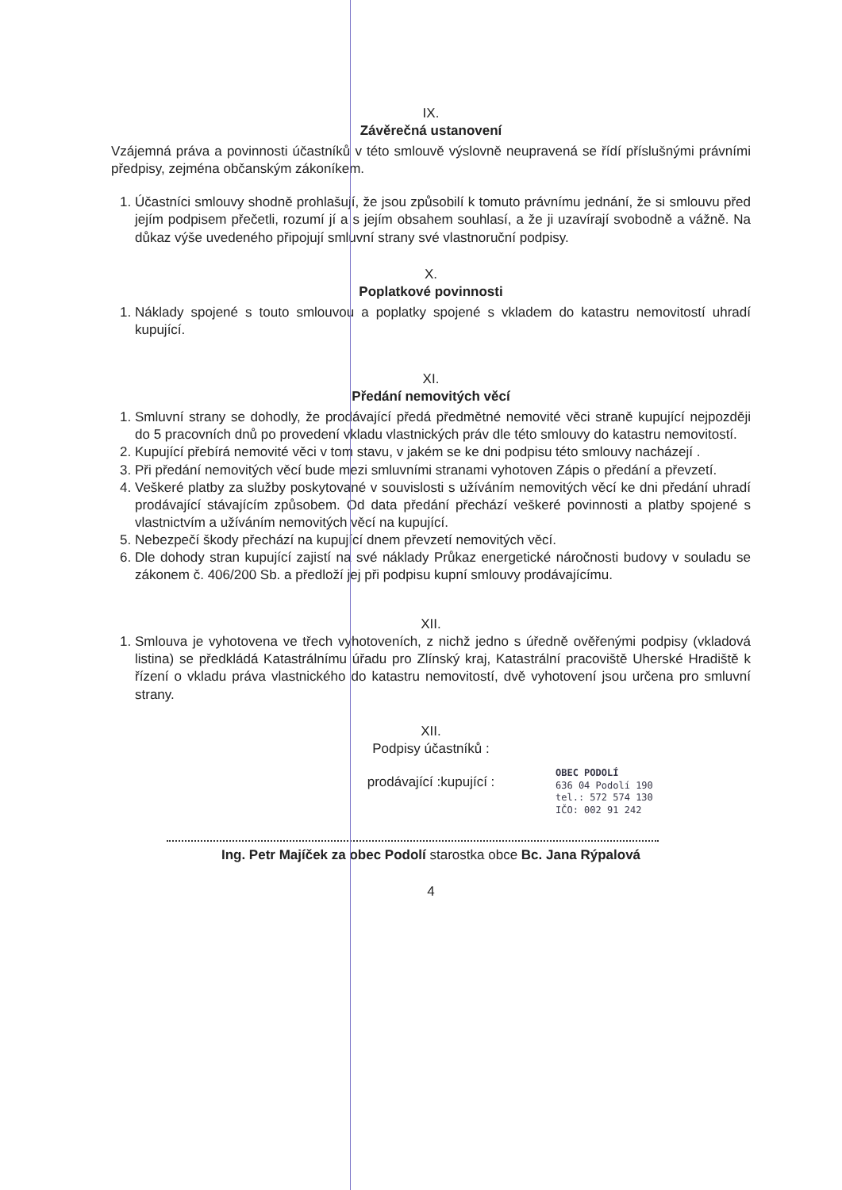IX.
Závěrečná ustanovení
Vzájemná práva a povinnosti účastníků v této smlouvě výslovně neupravená se řídí příslušnými právními předpisy, zejména občanským zákoníkem.
1. Účastníci smlouvy shodně prohlašují, že jsou způsobilí k tomuto právnímu jednání, že si smlouvu před jejím podpisem přečetli, rozumí jí a s jejím obsahem souhlasí, a že ji uzavírají svobodně a vážně. Na důkaz výše uvedeného připojují smluvní strany své vlastnoruční podpisy.
X.
Poplatkové povinnosti
1. Náklady spojené s touto smlouvou a poplatky spojené s vkladem do katastru nemovitostí uhradí kupující.
XI.
Předání nemovitých věcí
1. Smluvní strany se dohodly, že prodávající předá předmětné nemovité věci straně kupující nejpozději do 5 pracovních dnů po provedení vkladu vlastnických práv dle této smlouvy do katastru nemovitostí.
2. Kupující přebírá nemovité věci v tom stavu, v jakém se ke dni podpisu této smlouvy nacházejí .
3. Při předání nemovitých věcí bude mezi smluvními stranami vyhotoven Zápis o předání a převzetí.
4. Veškeré platby za služby poskytované v souvislosti s užíváním nemovitých věcí ke dni předání uhradí prodávající stávajícím způsobem. Od data předání přechází veškeré povinnosti a platby spojené s vlastnictvím a užíváním nemovitých věcí na kupující.
5. Nebezpečí škody přechází na kupující dnem převzetí nemovitých věcí.
6. Dle dohody stran kupující zajistí na své náklady Průkaz energetické náročnosti budovy v souladu se zákonem č. 406/200 Sb. a předloží jej při podpisu kupní smlouvy prodávajícímu.
XII.
1. Smlouva je vyhotovena ve třech vyhotoveních, z nichž jedno s úředně ověřenými podpisy (vkladová listina) se předkládá Katastrálnímu úřadu pro Zlínský kraj, Katastrální pracoviště Uherské Hradiště k řízení o vkladu práva vlastnického do katastru nemovitostí, dvě vyhotovení jsou určena pro smluvní strany.
XII.
Podpisy účastníků :
prodávající :kupující :
OBEC PODOLÍ
636 04 Podolí 190
tel.: 572 574 130
IČO: 002 91 242
Ing. Petr Majíček za obec Podolí starostka obce Bc. Jana Rýpalová
4